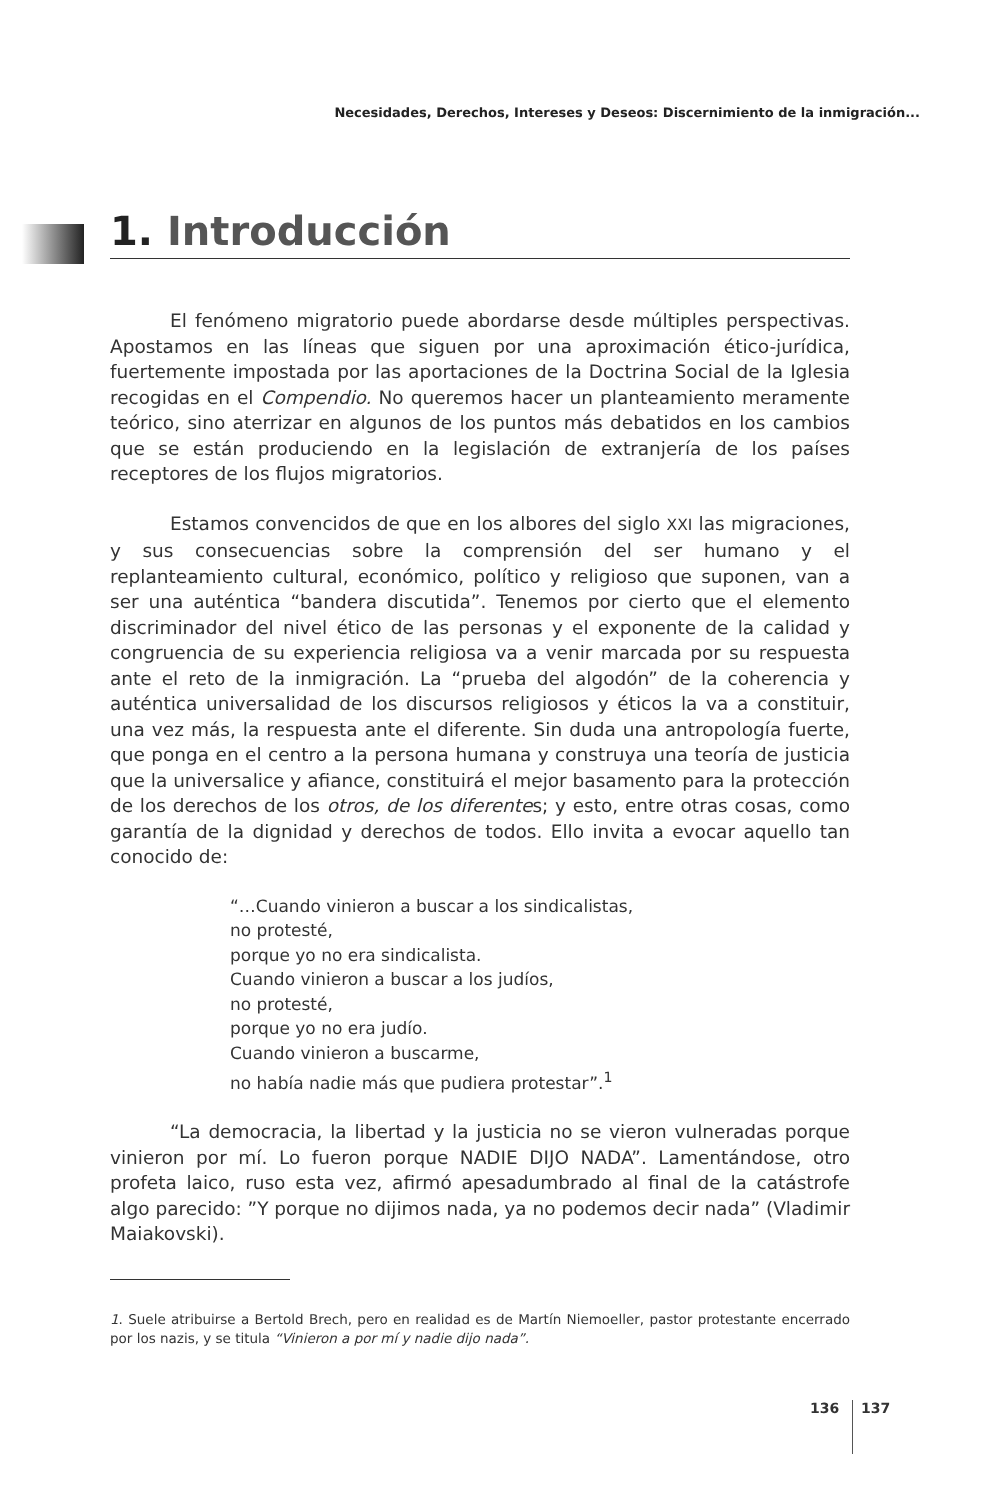Necesidades, Derechos, Intereses y Deseos: Discernimiento de la inmigración...
1. Introducción
El fenómeno migratorio puede abordarse desde múltiples perspectivas. Apostamos en las líneas que siguen por una aproximación ético-jurídica, fuertemente impostada por las aportaciones de la Doctrina Social de la Iglesia recogidas en el Compendio. No queremos hacer un planteamiento meramente teórico, sino aterrizar en algunos de los puntos más debatidos en los cambios que se están produciendo en la legislación de extranjería de los países receptores de los flujos migratorios.
Estamos convencidos de que en los albores del siglo XXI las migraciones, y sus consecuencias sobre la comprensión del ser humano y el replanteamiento cultural, económico, político y religioso que suponen, van a ser una auténtica “bandera discutida”. Tenemos por cierto que el elemento discriminador del nivel ético de las personas y el exponente de la calidad y congruencia de su experiencia religiosa va a venir marcada por su respuesta ante el reto de la inmigración. La “prueba del algodón” de la coherencia y auténtica universalidad de los discursos religiosos y éticos la va a constituir, una vez más, la respuesta ante el diferente. Sin duda una antropología fuerte, que ponga en el centro a la persona humana y construya una teoría de justicia que la universalice y afiance, constituirá el mejor basamento para la protección de los derechos de los otros, de los diferentes; y esto, entre otras cosas, como garantía de la dignidad y derechos de todos. Ello invita a evocar aquello tan conocido de:
“…Cuando vinieron a buscar a los sindicalistas,
no protesté,
porque yo no era sindicalista.
Cuando vinieron a buscar a los judíos,
no protesté,
porque yo no era judío.
Cuando vinieron a buscarme,
no había nadie más que pudiera protestar”.<sup>1</sup>
“La democracia, la libertad y la justicia no se vieron vulneradas porque vinieron por mí. Lo fueron porque NADIE DIJO NADA”. Lamentándose, otro profeta laico, ruso esta vez, afirmó apesadumbrado al final de la catástrofe algo parecido: ”Y porque no dijimos nada, ya no podemos decir nada” (Vladimir Maiakovski).
1. Suele atribuirse a Bertold Brech, pero en realidad es de Martín Niemoeller, pastor protestante encerrado por los nazis, y se titula “Vinieron a por mí y nadie dijo nada”.
136 137